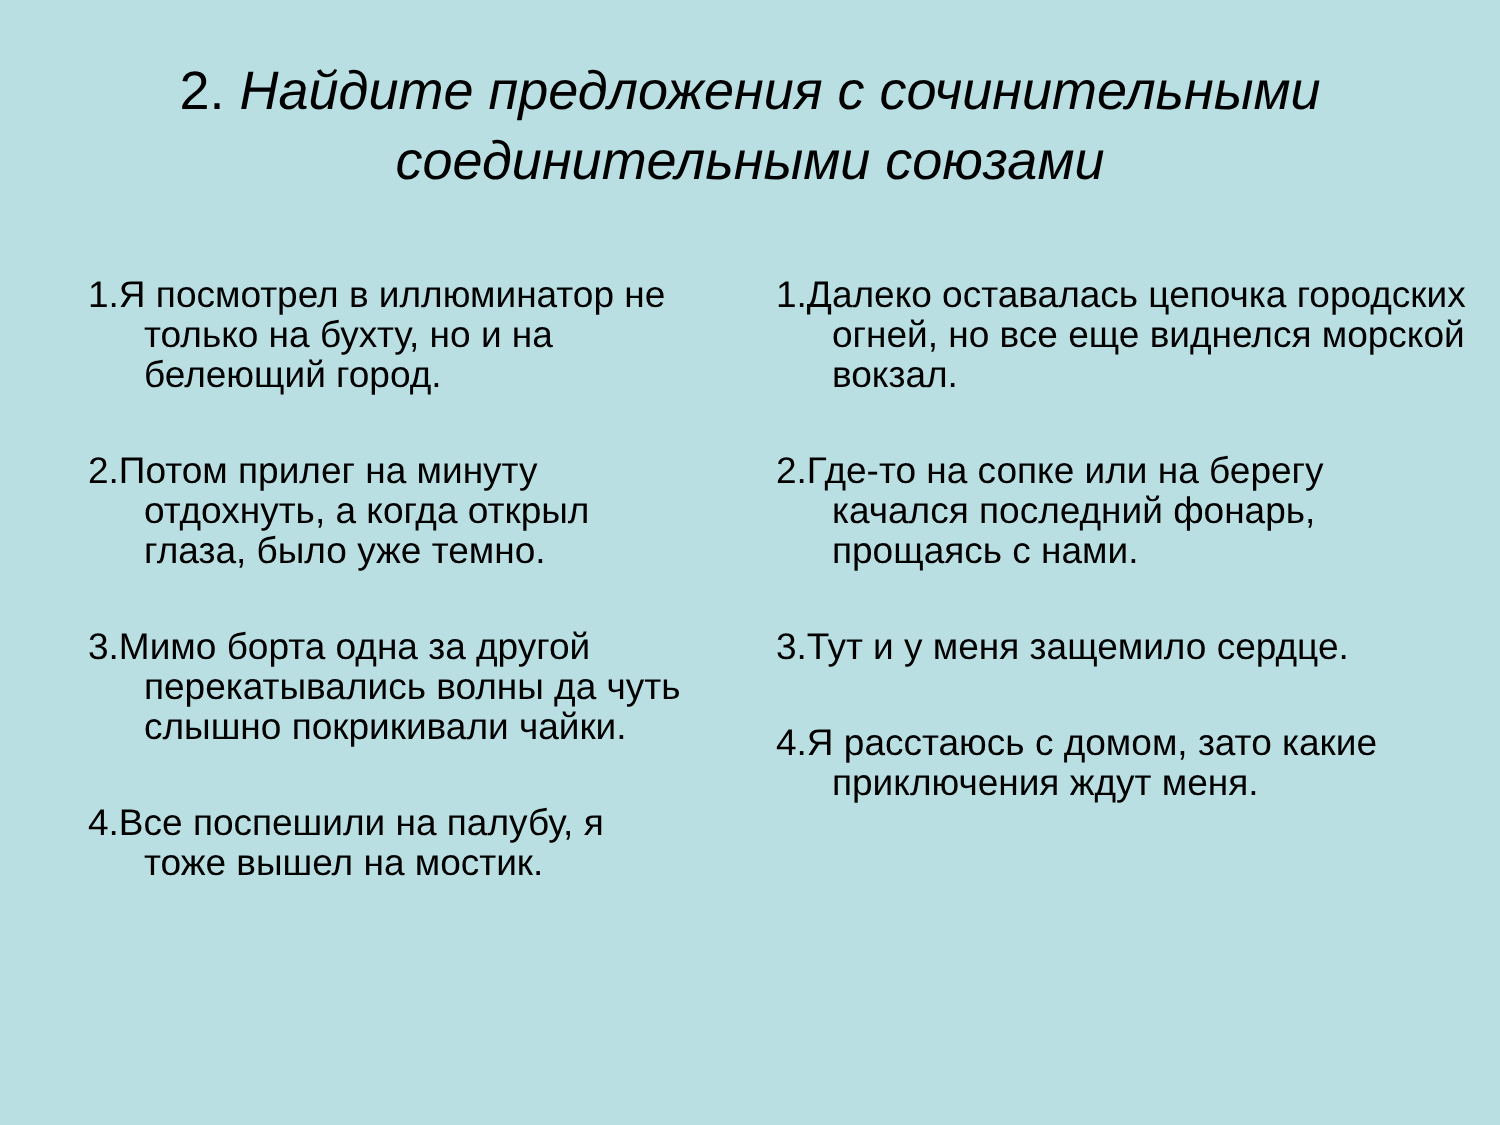2. Найдите предложения с сочинительными соединительными союзами
1.Я посмотрел в иллюминатор не только на бухту, но и на белеющий город.
2.Потом прилег на минуту отдохнуть, а когда открыл глаза, было уже темно.
3.Мимо борта одна за другой перекатывались волны да чуть слышно покрикивали чайки.
4.Все поспешили на палубу, я тоже вышел на мостик.
1.Далеко оставалась цепочка городских огней, но все еще виднелся морской вокзал.
2.Где-то на сопке или на берегу качался последний фонарь, прощаясь с нами.
3.Тут и у меня защемило сердце.
4.Я расстаюсь с домом, зато какие приключения ждут меня.